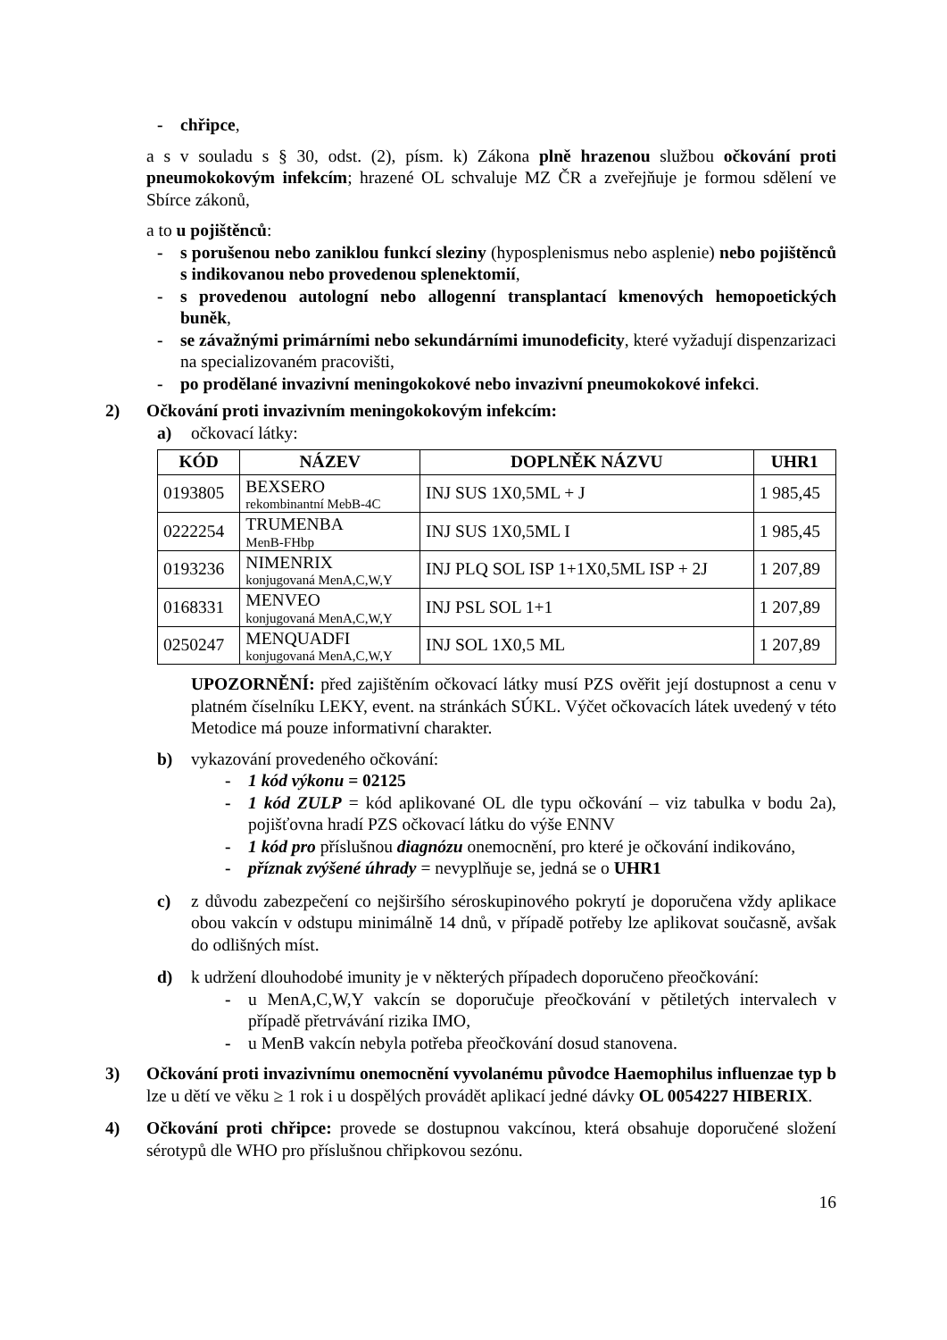- chřipce,
a s v souladu s § 30, odst. (2), písm. k) Zákona plně hrazenou službou očkování proti pneumokokovým infekcím; hrazené OL schvaluje MZ ČR a zveřejňuje je formou sdělení ve Sbírce zákonů,
a to u pojištěnců:
- s porušenou nebo zaniklou funkcí sleziny (hyposplenismus nebo asplenie) nebo pojištěnců s indikovanou nebo provedenou splenektomií,
- s provedenou autologní nebo allogenní transplantací kmenových hemopoetických buněk,
- se závažnými primárními nebo sekundárními imunodeficity, které vyžadují dispenzarizaci na specializovaném pracovišti,
- po prodělané invazivní meningokokové nebo invazivní pneumokokové infekci.
2) Očkování proti invazivním meningokokovým infekcím:
a) očkovací látky:
| KÓD | NÁZEV | DOPLNĚK NÁZVU | UHR1 |
| --- | --- | --- | --- |
| 0193805 | BEXSERO rekombinantní MebB-4C | INJ SUS 1X0,5ML + J | 1 985,45 |
| 0222254 | TRUMENBA MenB-FHbp | INJ SUS 1X0,5ML I | 1 985,45 |
| 0193236 | NIMENRIX konjugovaná MenA,C,W,Y | INJ PLQ SOL ISP 1+1X0,5ML ISP + 2J | 1 207,89 |
| 0168331 | MENVEO konjugovaná MenA,C,W,Y | INJ PSL SOL 1+1 | 1 207,89 |
| 0250247 | MENQUADFI konjugovaná MenA,C,W,Y | INJ SOL 1X0,5 ML | 1 207,89 |
UPOZORNĚNÍ: před zajištěním očkovací látky musí PZS ověřit její dostupnost a cenu v platném číselníku LEKY, event. na stránkách SÚKL. Výčet očkovacích látek uvedený v této Metodice má pouze informativní charakter.
b) vykazování provedeného očkování:
- 1 kód výkonu = 02125
- 1 kód ZULP = kód aplikované OL dle typu očkování – viz tabulka v bodu 2a), pojišťovna hradí PZS očkovací látku do výše ENNV
- 1 kód pro příslušnou diagnózu onemocnění, pro které je očkování indikováno,
- příznak zvýšené úhrady = nevyplňuje se, jedná se o UHR1
c) z důvodu zabezpečení co nejširšího séroskupinového pokrytí je doporučena vždy aplikace obou vakcín v odstupu minimálně 14 dnů, v případě potřeby lze aplikovat současně, avšak do odlišných míst.
d) k udržení dlouhodobé imunity je v některých případech doporučeno přeočkování:
- u MenA,C,W,Y vakcín se doporučuje přeočkování v pětiletých intervalech v případě přetrvávání rizika IMO,
- u MenB vakcín nebyla potřeba přeočkování dosud stanovena.
3) Očkování proti invazivnímu onemocnění vyvolanému původce Haemophilus influenzae typ b lze u dětí ve věku ≥ 1 rok i u dospělých provádět aplikací jedné dávky OL 0054227 HIBERIX.
4) Očkování proti chřipce: provede se dostupnou vakcínou, která obsahuje doporučené složení sérotypů dle WHO pro příslušnou chřipkovou sezónu.
16